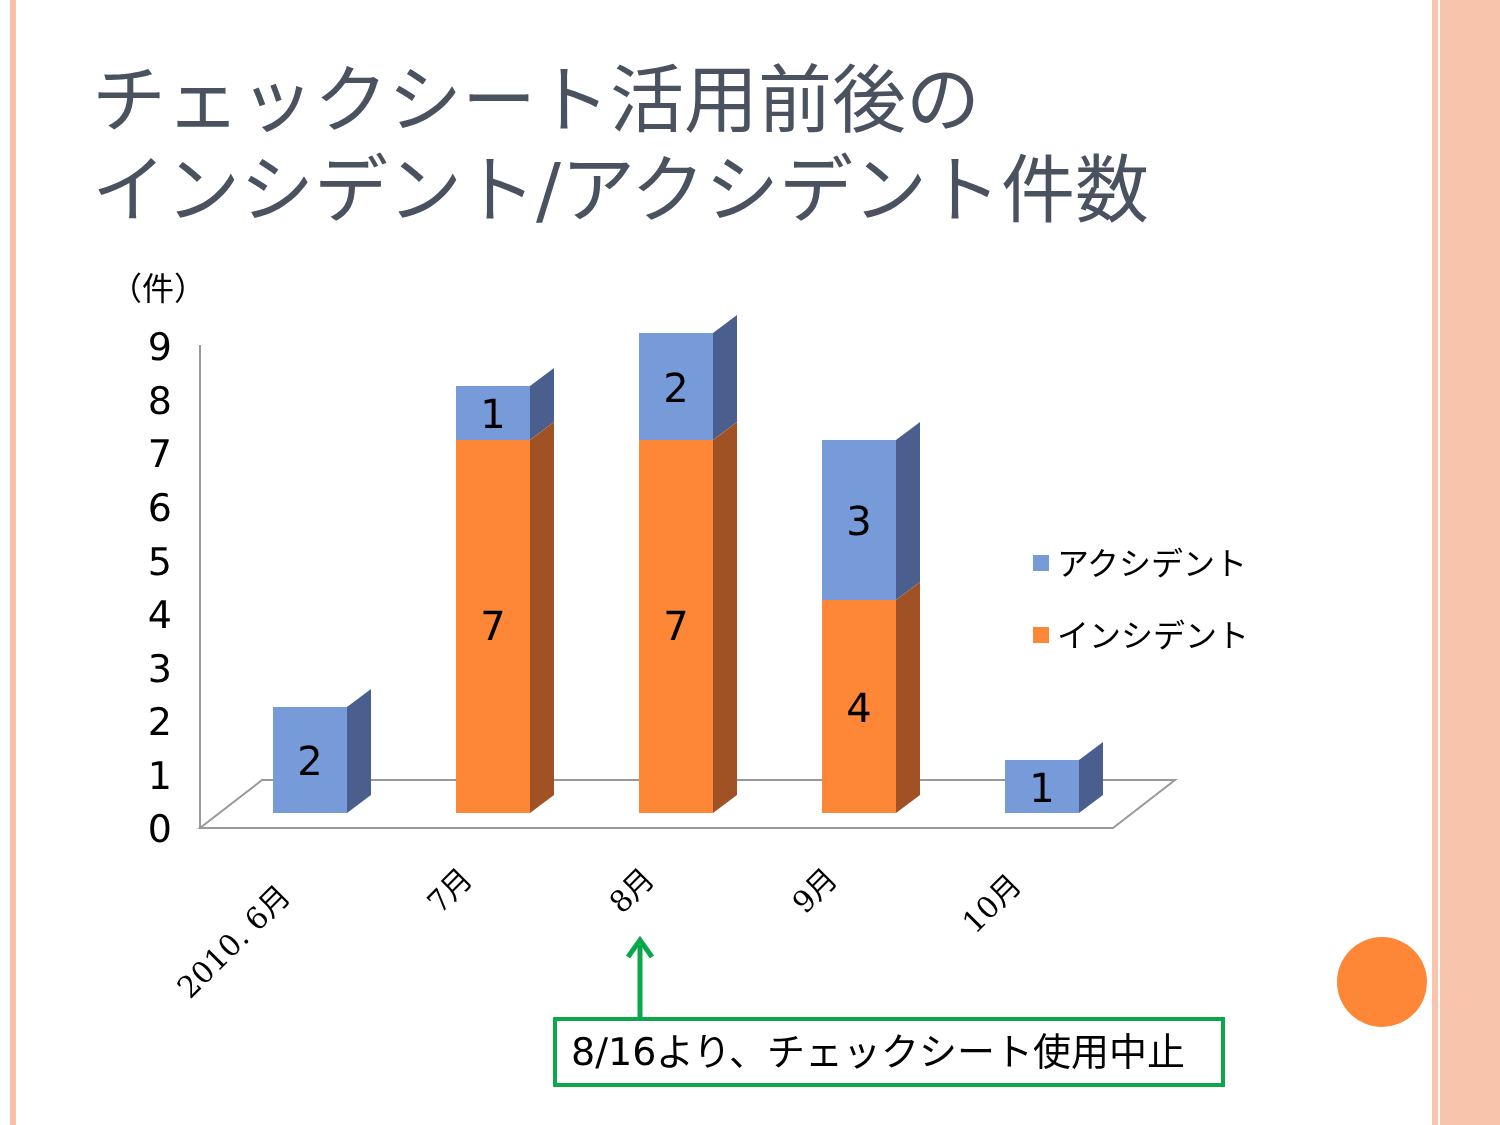チェックシート活用前後の
インシデント/アクシデント件数
（件）
0
1
2
3
4
5
6
7
8
9
2
1
7
2
7
3
4
1
アクシデント
インシデント
2010. 6月
7月
8月
9月
10月
8/16より、チェックシート使用中止